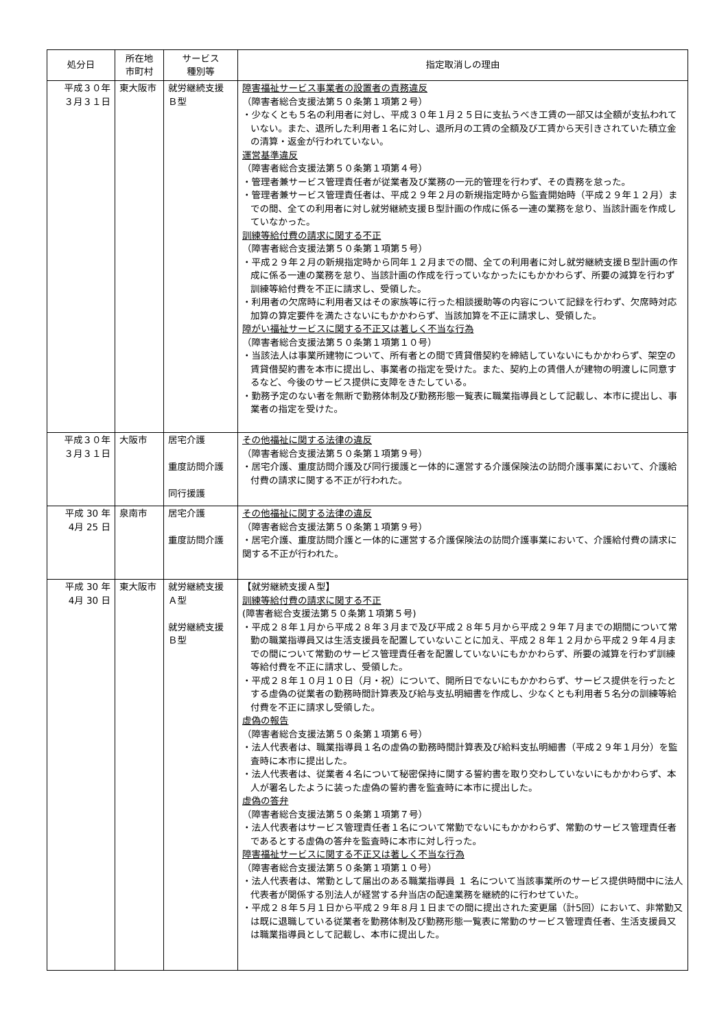| 処分日 | 所在地 市町村 | サービス 種別等 | 指定取消しの理由 |
| --- | --- | --- | --- |
| 平成３０年 ３月３１日 | 東大阪市 | 就労継続支援 Ｂ型 | 障害福祉サービス事業者の設置者の責務違反 （障害者総合支援法第５０条第１項第２号） ・少なくとも５名の利用者に対し、平成３０年１月２５日に支払うべき工賃の一部又は全額が支払われていない。また、退所した利用者１名に対し、退所月の工賃の全額及び工賃から天引きされていた積立金の清算・返金が行われていない。 運営基準違反 （障害者総合支援法第５０条第１項第４号） ・管理者兼サービス管理責任者が従業者及び業務の一元的管理を行わず、その責務を怠った。 ・管理者兼サービス管理責任者は、平成２９年２月の新規指定時から監査開始時（平成２９年１２月）までの間、全ての利用者に対し就労継続支援Ｂ型計画の作成に係る一連の業務を怠り、当該計画を作成していなかった。 訓練等給付費の請求に関する不正 （障害者総合支援法第５０条第１項第５号） ・平成２９年２月の新規指定時から同年１２月までの間、全ての利用者に対し就労継続支援Ｂ型計画の作成に係る一連の業務を怠り、当該計画の作成を行っていなかったにもかかわらず、所要の減算を行わず訓練等給付費を不正に請求し、受領した。 ・利用者の欠席時に利用者又はその家族等に行った相談援助等の内容について記録を行わず、欠席時対応加算の算定要件を満たさないにもかかわらず、当該加算を不正に請求し、受領した。 障がい福祉サービスに関する不正又は著しく不当な行為 （障害者総合支援法第５０条第１項第１０号） ・当該法人は事業所建物について、所有者との間で賃貸借契約を締結していないにもかかわらず、架空の賃貸借契約書を本市に提出し、事業者の指定を受けた。また、契約上の賃借人が建物の明渡しに同意するなど、今後のサービス提供に支障をきたしている。 ・勤務予定のない者を無断で勤務体制及び勤務形態一覧表に職業指導員として記載し、本市に提出し、事業者の指定を受けた。 |
| 平成３０年 ３月３１日 | 大阪市 | 居宅介護 重度訪問介護 同行援護 | その他福祉に関する法律の違反 （障害者総合支援法第５０条第１項第９号） ・居宅介護、重度訪問介護及び同行援護と一体的に運営する介護保険法の訪問介護事業において、介護給付費の請求に関する不正が行われた。 |
| 平成 30 年 4月 25 日 | 泉南市 | 居宅介護 重度訪問介護 | その他福祉に関する法律の違反 （障害者総合支援法第５０条第１項第９号） ・居宅介護、重度訪問介護と一体的に運営する介護保険法の訪問介護事業において、介護給付費の請求に関する不正が行われた。 |
| 平成 30 年 4月 30 日 | 東大阪市 | 就労継続支援 Ａ型 就労継続支援 Ｂ型 | 【就労継続支援Ａ型】 訓練等給付費の請求に関する不正 (障害者総合支援法第５０条第１項第５号) ・平成２８年１月から平成２８年３月まで及び平成２８年５月から平成２９年７月までの期間について常勤の職業指導員又は生活支援員を配置していないことに加え、平成２８年１２月から平成２９年４月までの間について常勤のサービス管理責任者を配置していないにもかかわらず、所要の減算を行わず訓練等給付費を不正に請求し、受領した。 ・平成２８年１０月１０日（月・祝）について、開所日でないにもかかわらず、サービス提供を行ったとする虚偽の従業者の勤務時間計算表及び給与支払明細書を作成し、少なくとも利用者５名分の訓練等給付費を不正に請求し受領した。 虚偽の報告 （障害者総合支援法第５０条第１項第６号） ・法人代表者は、職業指導員１名の虚偽の勤務時間計算表及び給料支払明細書（平成２９年１月分）を監査時に本市に提出した。 ・法人代表者は、従業者４名について秘密保持に関する誓約書を取り交わしていないにもかかわらず、本人が署名したように装った虚偽の誓約書を監査時に本市に提出した。 虚偽の答弁 （障害者総合支援法第５０条第１項第７号） ・法人代表者はサービス管理責任者１名について常勤でないにもかかわらず、常勤のサービス管理責任者であるとする虚偽の答弁を監査時に本市に対し行った。 障害福祉サービスに関する不正又は著しく不当な行為 （障害者総合支援法第５０条第１項第１０号） ・法人代表者は、常勤として届出のある職業指導員 １ 名について当該事業所のサービス提供時間中に法人代表者が関係する別法人が経営する弁当店の配達業務を継続的に行わせていた。 ・平成２８年５月１日から平成２９年８月１日までの間に提出された変更届（計5回）において、非常勤又は既に退職している従業者を勤務体制及び勤務形態一覧表に常勤のサービス管理責任者、生活支援員又は職業指導員として記載し、本市に提出した。 |